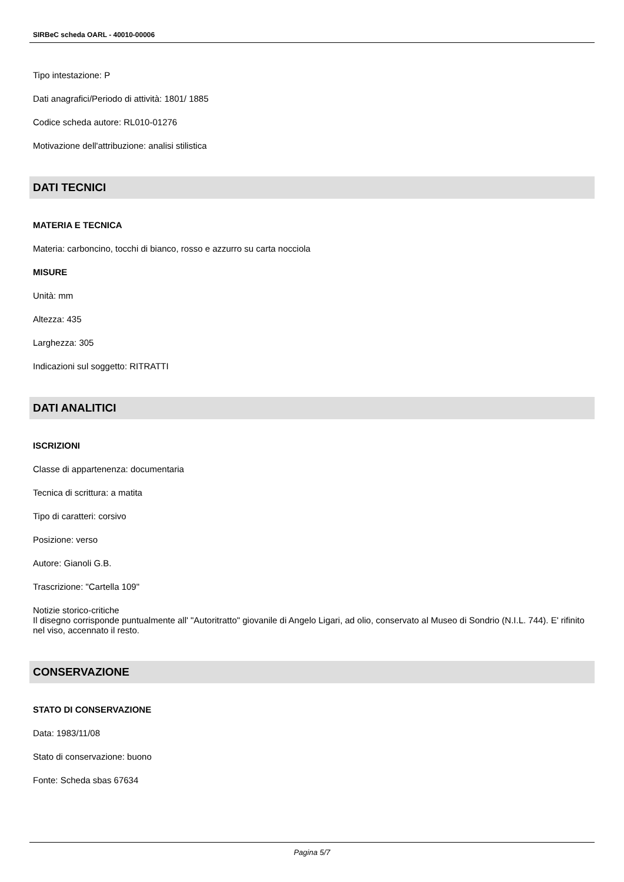SIRBeC scheda OARL - 40010-00006
Tipo intestazione: P
Dati anagrafici/Periodo di attività: 1801/ 1885
Codice scheda autore: RL010-01276
Motivazione dell'attribuzione: analisi stilistica
DATI TECNICI
MATERIA E TECNICA
Materia: carboncino, tocchi di bianco, rosso e azzurro su carta nocciola
MISURE
Unità: mm
Altezza: 435
Larghezza: 305
Indicazioni sul soggetto: RITRATTI
DATI ANALITICI
ISCRIZIONI
Classe di appartenenza: documentaria
Tecnica di scrittura: a matita
Tipo di caratteri: corsivo
Posizione: verso
Autore: Gianoli G.B.
Trascrizione: "Cartella 109"
Notizie storico-critiche
Il disegno corrisponde puntualmente all' "Autoritratto" giovanile di Angelo Ligari, ad olio, conservato al Museo di Sondrio (N.I.L. 744). E' rifinito nel viso, accennato il resto.
CONSERVAZIONE
STATO DI CONSERVAZIONE
Data: 1983/11/08
Stato di conservazione: buono
Fonte: Scheda sbas 67634
Pagina 5/7